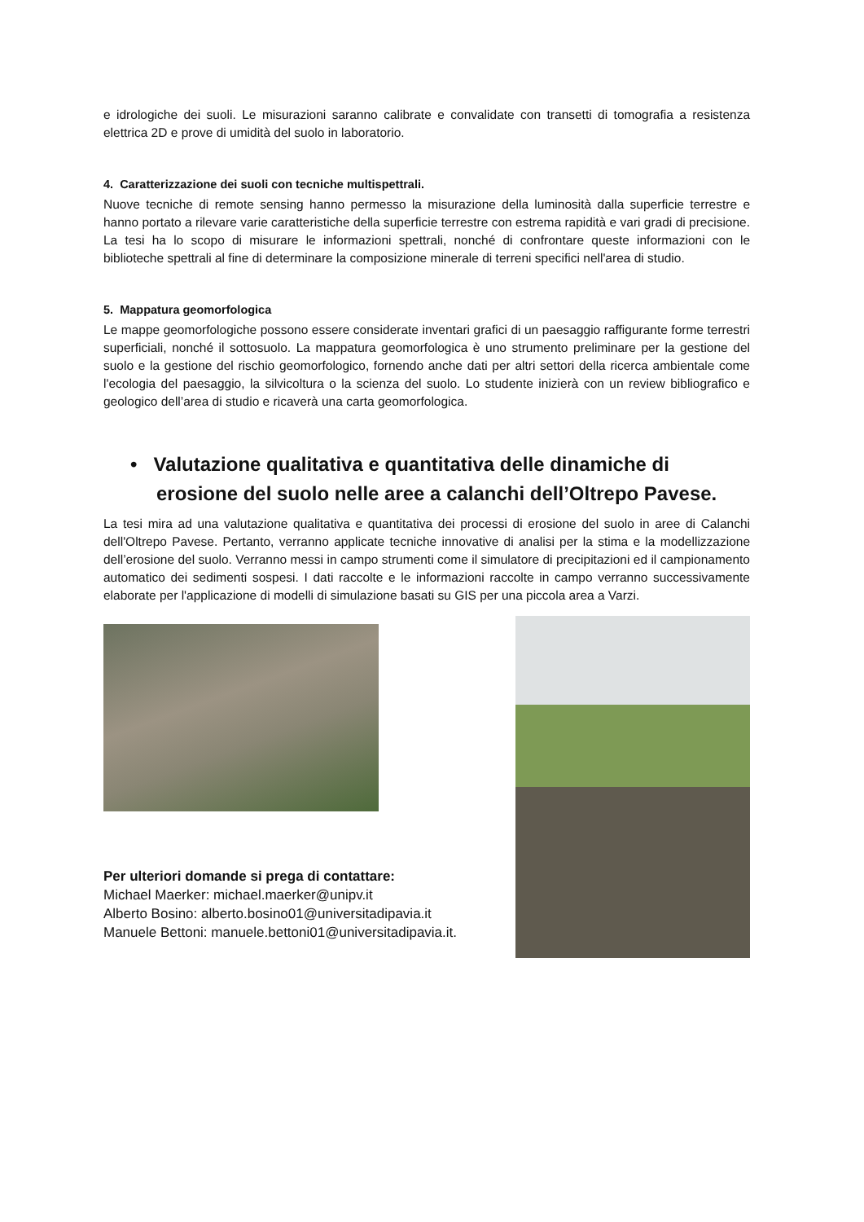e idrologiche dei suoli. Le misurazioni saranno calibrate e convalidate con transetti di tomografia a resistenza elettrica 2D e prove di umidità del suolo in laboratorio.
4. Caratterizzazione dei suoli con tecniche multispettrali.
Nuove tecniche di remote sensing hanno permesso la misurazione della luminosità dalla superficie terrestre e hanno portato a rilevare varie caratteristiche della superficie terrestre con estrema rapidità e vari gradi di precisione. La tesi ha lo scopo di misurare le informazioni spettrali, nonché di confrontare queste informazioni con le biblioteche spettrali al fine di determinare la composizione minerale di terreni specifici nell'area di studio.
5. Mappatura geomorfologica
Le mappe geomorfologiche possono essere considerate inventari grafici di un paesaggio raffigurante forme terrestri superficiali, nonché il sottosuolo. La mappatura geomorfologica è uno strumento preliminare per la gestione del suolo e la gestione del rischio geomorfologico, fornendo anche dati per altri settori della ricerca ambientale come l'ecologia del paesaggio, la silvicoltura o la scienza del suolo. Lo studente inizierà con un review bibliografico e geologico dell’area di studio e ricaverà una carta geomorfologica.
• Valutazione qualitativa e quantitativa delle dinamiche di erosione del suolo nelle aree a calanchi dell’Oltrepo Pavese.
La tesi mira ad una valutazione qualitativa e quantitativa dei processi di erosione del suolo in aree di Calanchi dell'Oltrepo Pavese. Pertanto, verranno applicate tecniche innovative di analisi per la stima e la modellizzazione dell’erosione del suolo. Verranno messi in campo strumenti come il simulatore di precipitazioni ed il campionamento automatico dei sedimenti sospesi. I dati raccolte e le informazioni raccolte in campo verranno successivamente elaborate per l'applicazione di modelli di simulazione basati su GIS per una piccola area a Varzi.
Per ulteriori domande si prega di contattare:
Michael Maerker: michael.maerker@unipv.it
Alberto Bosino: alberto.bosino01@universitadipavia.it
Manuele Bettoni: manuele.bettoni01@universitadipavia.it.